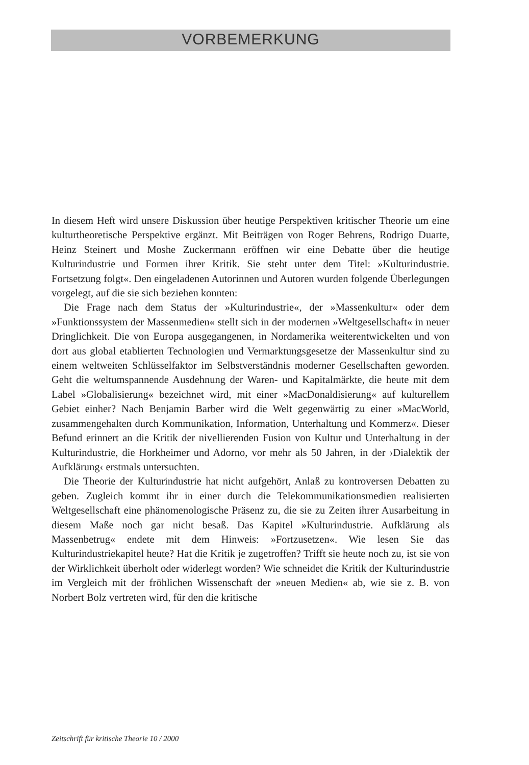VORBEMERKUNG
In diesem Heft wird unsere Diskussion über heutige Perspektiven kritischer Theorie um eine kulturtheoretische Perspektive ergänzt. Mit Beiträgen von Roger Behrens, Rodrigo Duarte, Heinz Steinert und Moshe Zuckermann eröffnen wir eine Debatte über die heutige Kulturindustrie und Formen ihrer Kritik. Sie steht unter dem Titel: »Kulturindustrie. Fortsetzung folgt«. Den eingeladenen Autorinnen und Autoren wurden folgende Überlegungen vorgelegt, auf die sie sich beziehen konnten:
Die Frage nach dem Status der »Kulturindustrie«, der »Massenkultur« oder dem »Funktionssystem der Massenmedien« stellt sich in der modernen »Weltgesellschaft« in neuer Dringlichkeit. Die von Europa ausgegangenen, in Nordamerika weiterentwickelten und von dort aus global etablierten Technologien und Vermarktungsgesetze der Massenkultur sind zu einem weltweiten Schlüsselfaktor im Selbstverständnis moderner Gesellschaften geworden. Geht die weltumspannende Ausdehnung der Waren- und Kapitalmärkte, die heute mit dem Label »Globalisierung« bezeichnet wird, mit einer »MacDonaldisierung« auf kulturellem Gebiet einher? Nach Benjamin Barber wird die Welt gegenwärtig zu einer »MacWorld, zusammengehalten durch Kommunikation, Information, Unterhaltung und Kommerz«. Dieser Befund erinnert an die Kritik der nivellierenden Fusion von Kultur und Unterhaltung in der Kulturindustrie, die Horkheimer und Adorno, vor mehr als 50 Jahren, in der ›Dialektik der Aufklärung‹ erstmals untersuchten.
Die Theorie der Kulturindustrie hat nicht aufgehört, Anlaß zu kontroversen Debatten zu geben. Zugleich kommt ihr in einer durch die Telekommunikationsmedien realisierten Weltgesellschaft eine phänomenologische Präsenz zu, die sie zu Zeiten ihrer Ausarbeitung in diesem Maße noch gar nicht besaß. Das Kapitel »Kulturindustrie. Aufklärung als Massenbetrug« endete mit dem Hinweis: »Fortzusetzen«. Wie lesen Sie das Kulturindustriekapitel heute? Hat die Kritik je zugetroffen? Trifft sie heute noch zu, ist sie von der Wirklichkeit überholt oder widerlegt worden? Wie schneidet die Kritik der Kulturindustrie im Vergleich mit der fröhlichen Wissenschaft der »neuen Medien« ab, wie sie z. B. von Norbert Bolz vertreten wird, für den die kritische
Zeitschrift für kritische Theorie 10 / 2000